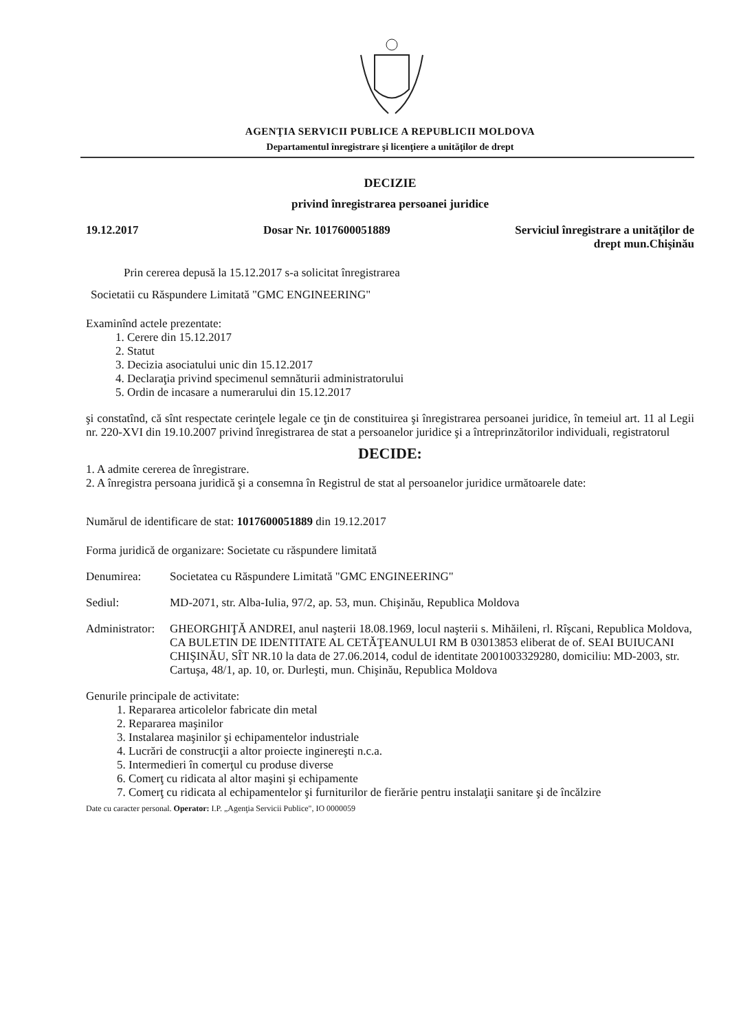AGENŢIA SERVICII PUBLICE A REPUBLICII MOLDOVA
Departamentul înregistrare şi licenţiere a unităţilor de drept
DECIZIE
privind înregistrarea persoanei juridice
19.12.2017 Dosar Nr. 1017600051889 Serviciul înregistrare a unităţilor de
drept mun.Chişinău
Prin cererea depusă la 15.12.2017 s-a solicitat înregistrarea
Societatii cu Răspundere Limitată "GMC ENGINEERING"
Examinînd actele prezentate:
1. Cerere din 15.12.2017
2. Statut
3. Decizia asociatului unic din 15.12.2017
4. Declaraţia privind specimenul semnăturii administratorului
5. Ordin de incasare a numerarului din 15.12.2017
şi constatînd, că sînt respectate cerinţele legale ce ţin de constituirea şi înregistrarea persoanei juridice, în temeiul art. 11 al Legii nr. 220-XVI din 19.10.2007 privind înregistrarea de stat a persoanelor juridice şi a întreprinzătorilor individuali, registratorul
DECIDE:
1. A admite cererea de înregistrare.
2. A înregistra persoana juridică şi a consemna în Registrul de stat al persoanelor juridice următoarele date:
Numărul de identificare de stat: 1017600051889 din 19.12.2017
Forma juridică de organizare: Societate cu răspundere limitată
Denumirea: Societatea cu Răspundere Limitată "GMC ENGINEERING"
Sediul: MD-2071, str. Alba-Iulia, 97/2, ap. 53, mun. Chişinău, Republica Moldova
Administrator: GHEORGHIŢĂ ANDREI, anul naşterii 18.08.1969, locul naşterii s. Mihăileni, rl. Rîşcani, Republica Moldova, CA BULETIN DE IDENTITATE AL CETĂŢEANULUI RM B 03013853 eliberat de of. SEAI BUIUCANI CHIŞINĂU, SÎT NR.10 la data de 27.06.2014, codul de identitate 2001003329280, domiciliu: MD-2003, str. Cartuşa, 48/1, ap. 10, or. Durleşti, mun. Chişinău, Republica Moldova
Genurile principale de activitate:
1. Repararea articolelor fabricate din metal
2. Repararea maşinilor
3. Instalarea maşinilor şi echipamentelor industriale
4. Lucrări de construcţii a altor proiecte inginereşti n.c.a.
5. Intermedieri în comerţul cu produse diverse
6. Comerţ cu ridicata al altor maşini şi echipamente
7. Comerţ cu ridicata al echipamentelor şi furniturilor de fierărie pentru instalaţii sanitare şi de încălzire
Date cu caracter personal. Operator: I.P. „Agenţia Servicii Publice", IO 0000059